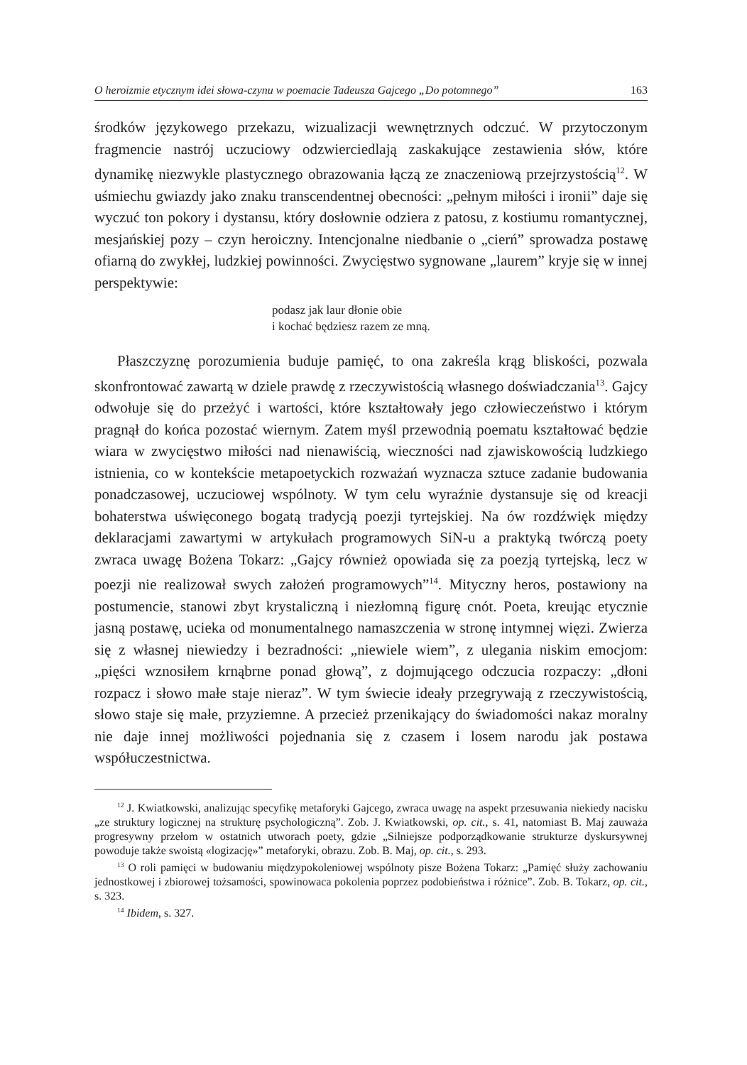O heroizmie etycznym idei słowa-czynu w poemacie Tadeusza Gajcego „Do potomnego” 163
środków językowego przekazu, wizualizacji wewnętrznych odczuć. W przytoczonym fragmencie nastrój uczuciowy odzwierciedlają zaskakujące zestawienia słów, które dynamikę niezwykle plastycznego obrazowania łączą ze znaczeniową przejrzystością<sup>12</sup>. W uśmiechu gwiazdy jako znaku transcendentnej obecności: „pełnym miłości i ironii” daje się wyczuć ton pokory i dystansu, który dosłownie odziera z patosu, z kostiumu romantycznej, mesjańskiej pozy – czyn heroiczny. Intencjonalne niedbanie o „cierń” sprowadza postawę ofiarną do zwykłej, ludzkiej powinności. Zwycięstwo sygnowane „laurem” kryje się w innej perspektywie:
podasz jak laur dłonie obie
i kochać będziesz razem ze mną.
Płaszczyznę porozumienia buduje pamięć, to ona zakreśla krąg bliskości, pozwala skonfrontować zawartą w dziele prawdę z rzeczywistością własnego doświadczania<sup>13</sup>. Gajcy odwołuje się do przeżyć i wartości, które kształtowały jego człowieczeństwo i którym pragnął do końca pozostać wiernym. Zatem myśl przewodnią poematu kształtować będzie wiara w zwycięstwo miłości nad nienawiścią, wieczności nad zjawiskowością ludzkiego istnienia, co w kontekście metapoetyckich rozważań wyznacza sztuce zadanie budowania ponadczasowej, uczuciowej wspólnoty. W tym celu wyraźnie dystansuje się od kreacji bohaterstwa uświęconego bogatą tradycją poezji tyrtejskiej. Na ów rozdźwięk między deklaracjami zawartymi w artykułach programowych SiN-u a praktyką twórczą poety zwraca uwagę Bożena Tokarz: „Gajcy również opowiada się za poezją tyrtejską, lecz w poezji nie realizował swych założeń programowych”<sup>14</sup>. Mityczny heros, postawiony na postumencie, stanowi zbyt krystaliczną i niezłomną figurę cnót. Poeta, kreując etycznie jasną postawę, ucieka od monumentalnego namaszczenia w stronę intymnej więzi. Zwierza się z własnej niewiedzy i bezradności: „niewiele wiem”, z ulegania niskim emocjom: „pięści wznosiłem krnąbrne ponad głową”, z dojmującego odczucia rozpaczy: „dłoni rozpacz i słowo małe staje nieraz”. W tym świecie ideały przegrywają z rzeczywistością, słowo staje się małe, przyziemne. A przecież przenikający do świadomości nakaz moralny nie daje innej możliwości pojednania się z czasem i losem narodu jak postawa współuczestnictwa.
<sup>12</sup> J. Kwiatkowski, analizując specyfikę metaforyki Gajcego, zwraca uwagę na aspekt przesuwania niekiedy nacisku „ze struktury logicznej na strukturę psychologiczną”. Zob. J. Kwiatkowski, op. cit., s. 41, natomiast B. Maj zauważa progresywny przełom w ostatnich utworach poety, gdzie „Silniejsze podporządkowanie strukturze dyskursywnej powoduje także swoistą «logizację»” metaforyki, obrazu. Zob. B. Maj, op. cit., s. 293.
<sup>13</sup> O roli pamięci w budowaniu międzypokoleniowej wspólnoty pisze Bożena Tokarz: „Pamięć służy zachowaniu jednostkowej i zbiorowej tożsamości, spowinowaca pokolenia poprzez podobieństwa i różnice”. Zob. B. Tokarz, op. cit., s. 323.
<sup>14</sup> Ibidem, s. 327.